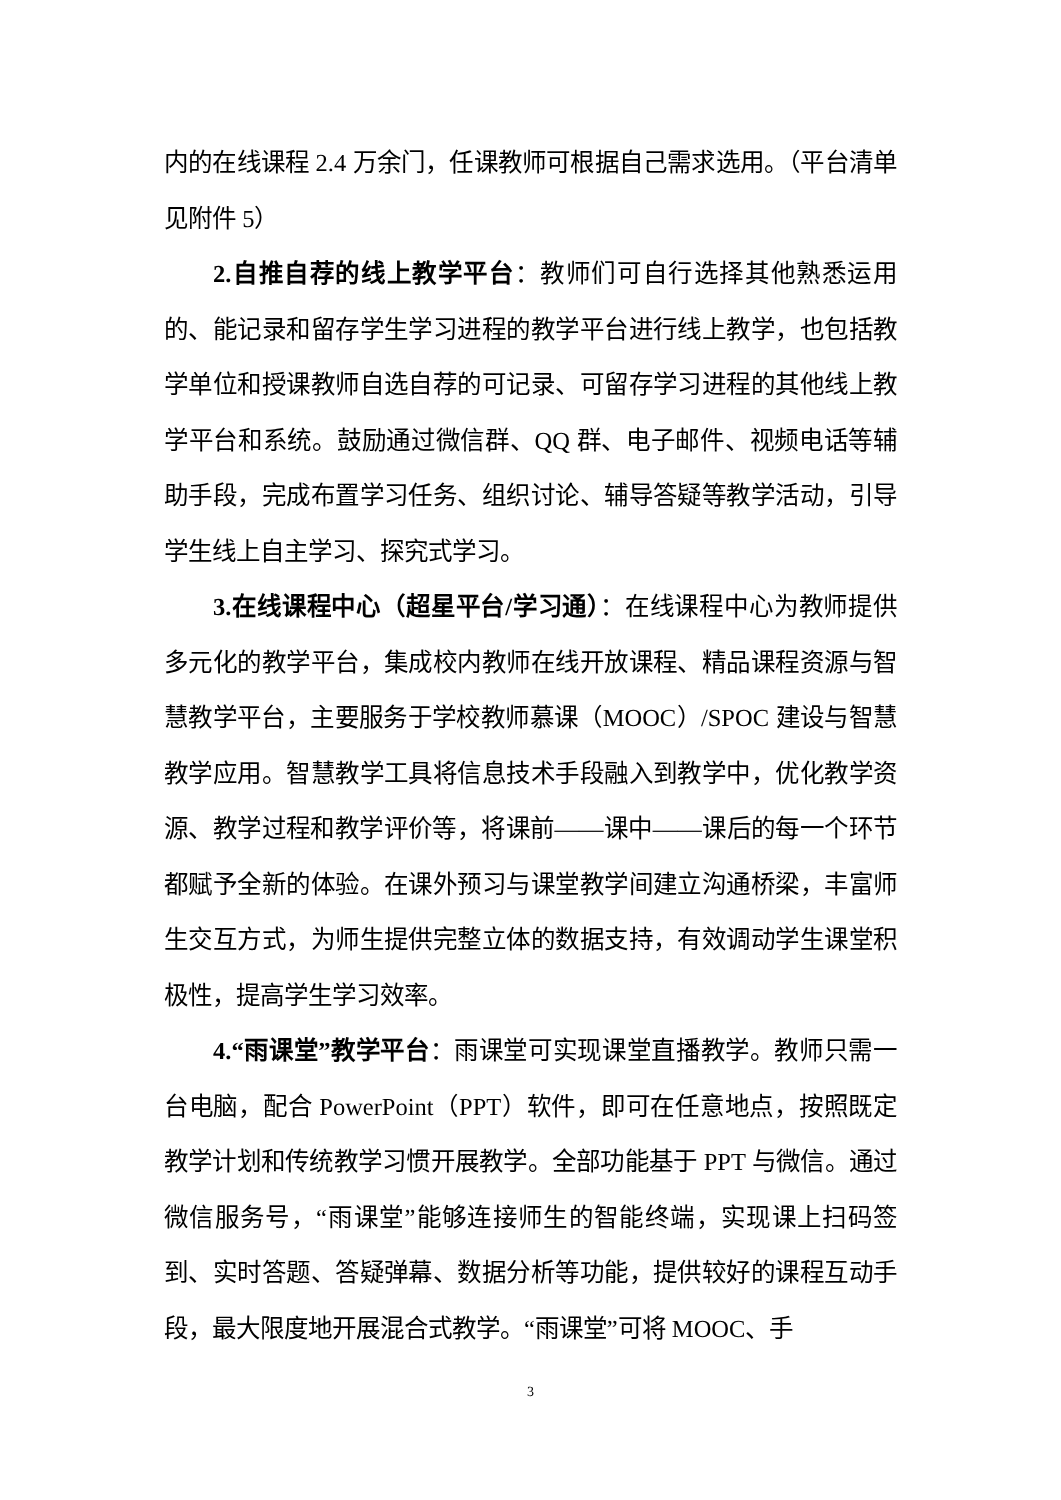内的在线课程 2.4 万余门，任课教师可根据自己需求选用。（平台清单见附件 5）
2.自推自荐的线上教学平台：教师们可自行选择其他熟悉运用的、能记录和留存学生学习进程的教学平台进行线上教学，也包括教学单位和授课教师自选自荐的可记录、可留存学习进程的其他线上教学平台和系统。鼓励通过微信群、QQ 群、电子邮件、视频电话等辅助手段，完成布置学习任务、组织讨论、辅导答疑等教学活动，引导学生线上自主学习、探究式学习。
3.在线课程中心（超星平台/学习通）：在线课程中心为教师提供多元化的教学平台，集成校内教师在线开放课程、精品课程资源与智慧教学平台，主要服务于学校教师慕课（MOOC）/SPOC 建设与智慧教学应用。智慧教学工具将信息技术手段融入到教学中，优化教学资源、教学过程和教学评价等，将课前——课中——课后的每一个环节都赋予全新的体验。在课外预习与课堂教学间建立沟通桥梁，丰富师生交互方式，为师生提供完整立体的数据支持，有效调动学生课堂积极性，提高学生学习效率。
4.“雨课堂”教学平台：雨课堂可实现课堂直播教学。教师只需一台电脑，配合 PowerPoint（PPT）软件，即可在任意地点，按照既定教学计划和传统教学习惯开展教学。全部功能基于 PPT 与微信。通过微信服务号，“雨课堂”能够连接师生的智能终端，实现课上扫码签到、实时答题、答疑弹幕、数据分析等功能，提供较好的课程互动手段，最大限度地开展混合式教学。“雨课堂”可将 MOOC、手
3